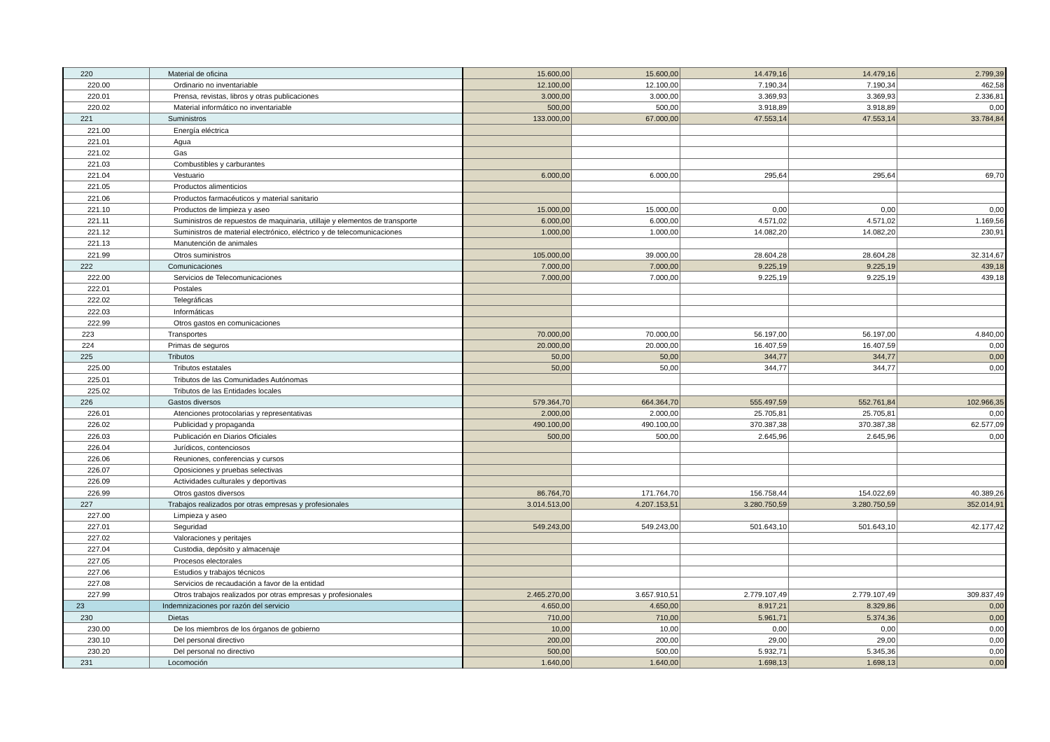| 220 | Material de oficina | 15.600,00 | 15.600,00 | 14.479,16 | 14.479,16 | 2.799,39 |
| 220.00 | Ordinario no inventariable | 12.100,00 | 12.100,00 | 7.190,34 | 7.190,34 | 462,58 |
| 220.01 | Prensa, revistas, libros y otras publicaciones | 3.000,00 | 3.000,00 | 3.369,93 | 3.369,93 | 2.336,81 |
| 220.02 | Material informático no inventariable | 500,00 | 500,00 | 3.918,89 | 3.918,89 | 0,00 |
| 221 | Suministros | 133.000,00 | 67.000,00 | 47.553,14 | 47.553,14 | 33.784,84 |
| 221.00 | Energía eléctrica | | | | | |
| 221.01 | Agua | | | | | |
| 221.02 | Gas | | | | | |
| 221.03 | Combustibles y carburantes | | | | | |
| 221.04 | Vestuario | 6.000,00 | 6.000,00 | 295,64 | 295,64 | 69,70 |
| 221.05 | Productos alimenticios | | | | | |
| 221.06 | Productos farmacéuticos y material sanitario | | | | | |
| 221.10 | Productos de limpieza y aseo | 15.000,00 | 15.000,00 | 0,00 | 0,00 | 0,00 |
| 221.11 | Suministros de repuestos de maquinaria, utillaje y elementos de transporte | 6.000,00 | 6.000,00 | 4.571,02 | 4.571,02 | 1.169,56 |
| 221.12 | Suministros de material electrónico, eléctrico y de telecomunicaciones | 1.000,00 | 1.000,00 | 14.082,20 | 14.082,20 | 230,91 |
| 221.13 | Manutención de animales | | | | | |
| 221.99 | Otros suministros | 105.000,00 | 39.000,00 | 28.604,28 | 28.604,28 | 32.314,67 |
| 222 | Comunicaciones | 7.000,00 | 7.000,00 | 9.225,19 | 9.225,19 | 439,18 |
| 222.00 | Servicios de Telecomunicaciones | 7.000,00 | 7.000,00 | 9.225,19 | 9.225,19 | 439,18 |
| 222.01 | Postales | | | | | |
| 222.02 | Telegráficas | | | | | |
| 222.03 | Informáticas | | | | | |
| 222.99 | Otros gastos en comunicaciones | | | | | |
| 223 | Transportes | 70.000,00 | 70.000,00 | 56.197,00 | 56.197,00 | 4.840,00 |
| 224 | Primas de seguros | 20.000,00 | 20.000,00 | 16.407,59 | 16.407,59 | 0,00 |
| 225 | Tributos | 50,00 | 50,00 | 344,77 | 344,77 | 0,00 |
| 225.00 | Tributos estatales | 50,00 | 50,00 | 344,77 | 344,77 | 0,00 |
| 225.01 | Tributos de las Comunidades Autónomas | | | | | |
| 225.02 | Tributos de las Entidades locales | | | | | |
| 226 | Gastos diversos | 579.364,70 | 664.364,70 | 555.497,59 | 552.761,84 | 102.966,35 |
| 226.01 | Atenciones protocolarias y representativas | 2.000,00 | 2.000,00 | 25.705,81 | 25.705,81 | 0,00 |
| 226.02 | Publicidad y propaganda | 490.100,00 | 490.100,00 | 370.387,38 | 370.387,38 | 62.577,09 |
| 226.03 | Publicación en Diarios Oficiales | 500,00 | 500,00 | 2.645,96 | 2.645,96 | 0,00 |
| 226.04 | Jurídicos, contenciosos | | | | | |
| 226.06 | Reuniones, conferencias y cursos | | | | | |
| 226.07 | Oposiciones y pruebas selectivas | | | | | |
| 226.09 | Actividades culturales y deportivas | | | | | |
| 226.99 | Otros gastos diversos | 86.764,70 | 171.764,70 | 156.758,44 | 154.022,69 | 40.389,26 |
| 227 | Trabajos realizados por otras empresas y profesionales | 3.014.513,00 | 4.207.153,51 | 3.280.750,59 | 3.280.750,59 | 352.014,91 |
| 227.00 | Limpieza y aseo | | | | | |
| 227.01 | Seguridad | 549.243,00 | 549.243,00 | 501.643,10 | 501.643,10 | 42.177,42 |
| 227.02 | Valoraciones y peritajes | | | | | |
| 227.04 | Custodia, depósito y almacenaje | | | | | |
| 227.05 | Procesos electorales | | | | | |
| 227.06 | Estudios y trabajos técnicos | | | | | |
| 227.08 | Servicios de recaudación a favor de la entidad | | | | | |
| 227.99 | Otros trabajos realizados por otras empresas y profesionales | 2.465.270,00 | 3.657.910,51 | 2.779.107,49 | 2.779.107,49 | 309.837,49 |
| 23 | Indemnizaciones por razón del servicio | 4.650,00 | 4.650,00 | 8.917,21 | 8.329,86 | 0,00 |
| 230 | Dietas | 710,00 | 710,00 | 5.961,71 | 5.374,36 | 0,00 |
| 230.00 | De los miembros de los órganos de gobierno | 10,00 | 10,00 | 0,00 | 0,00 | 0,00 |
| 230.10 | Del personal directivo | 200,00 | 200,00 | 29,00 | 29,00 | 0,00 |
| 230.20 | Del personal no directivo | 500,00 | 500,00 | 5.932,71 | 5.345,36 | 0,00 |
| 231 | Locomoción | 1.640,00 | 1.640,00 | 1.698,13 | 1.698,13 | 0,00 |